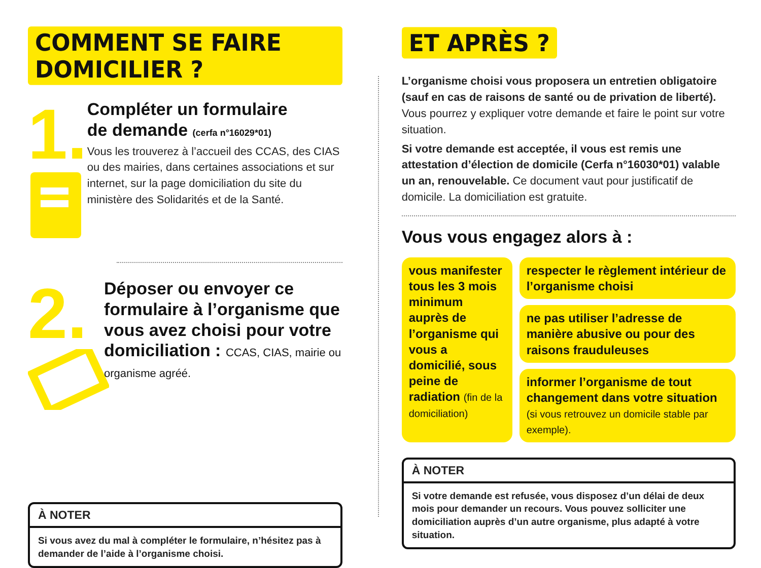COMMENT SE FAIRE DOMICILIER ?
1.
Compléter un formulaire
de demande (cerfa n°16029*01)
Vous les trouverez à l’accueil des CCAS, des CIAS ou des mairies, dans certaines associations et sur internet, sur la page domiciliation du site du ministère des Solidarités et de la Santé.
2.
Déposer ou envoyer ce formulaire à l’organisme que vous avez choisi pour votre domiciliation : CCAS, CIAS, mairie ou organisme agréé.
À NOTER
Si vous avez du mal à compléter le formulaire, n’hésitez pas à demander de l’aide à l’organisme choisi.
ET APRÈS ?
L’organisme choisi vous proposera un entretien obligatoire (sauf en cas de raisons de santé ou de privation de liberté). Vous pourrez y expliquer votre demande et faire le point sur votre situation.
Si votre demande est acceptée, il vous est remis une attestation d’élection de domicile (Cerfa n°16030*01) valable un an, renouvelable. Ce document vaut pour justificatif de domicile. La domiciliation est gratuite.
Vous vous engagez alors à :
vous manifester tous les 3 mois minimum auprès de l’organisme qui vous a domicilié, sous peine de radiation (fin de la domiciliation)
respecter le règlement intérieur de l’organisme choisi
ne pas utiliser l’adresse de manière abusive ou pour des raisons frauduleuses
informer l’organisme de tout changement dans votre situation (si vous retrouvez un domicile stable par exemple).
À NOTER
Si votre demande est refusée, vous disposez d’un délai de deux mois pour demander un recours. Vous pouvez solliciter une domiciliation auprès d’un autre organisme, plus adapté à votre situation.